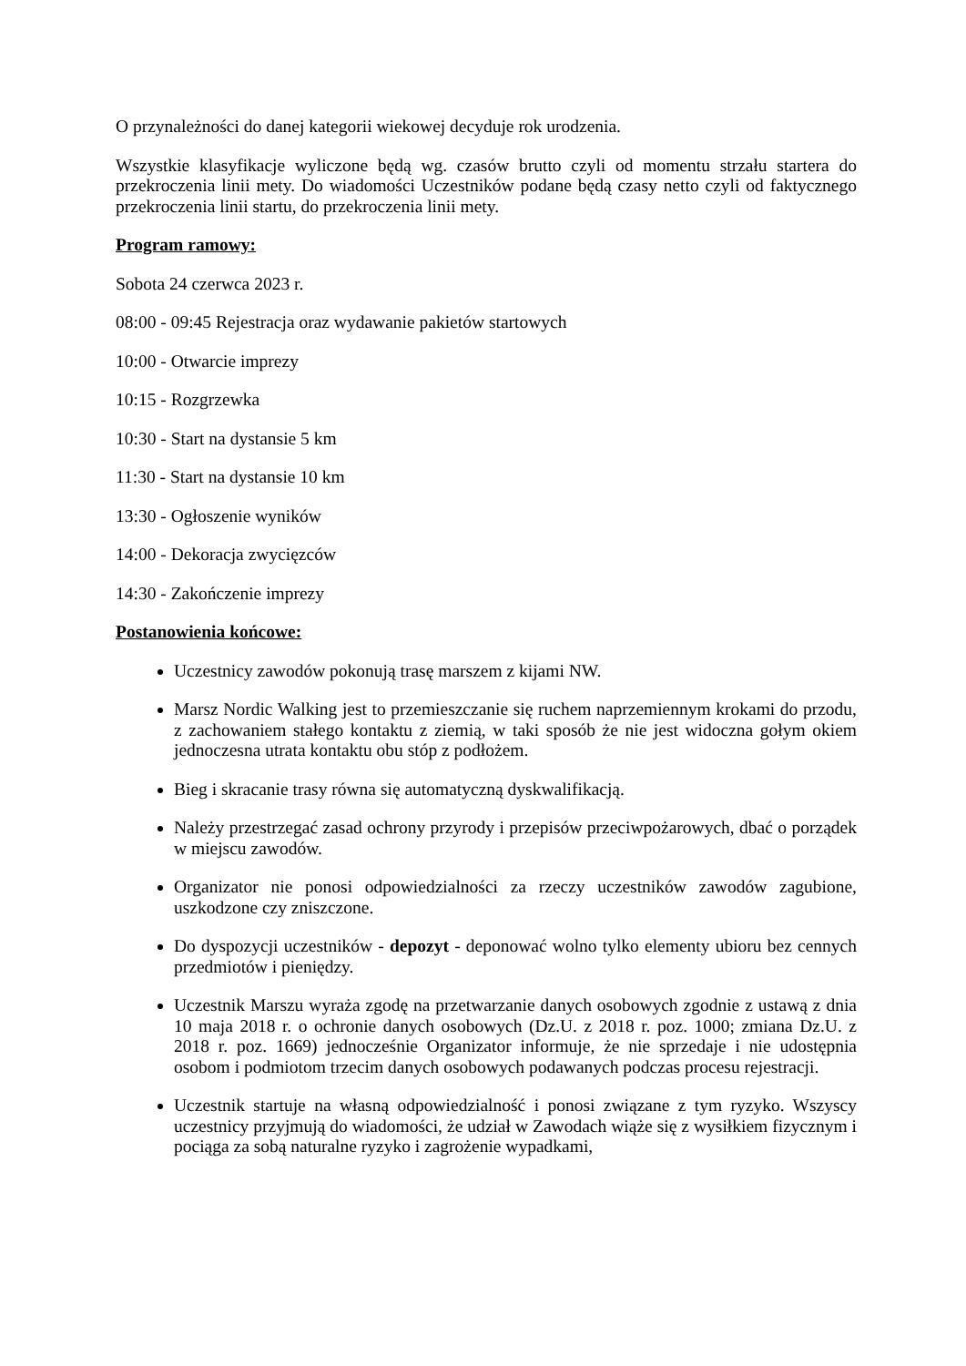O przynależności do danej kategorii wiekowej decyduje rok urodzenia.
Wszystkie klasyfikacje wyliczone będą wg. czasów brutto czyli od momentu strzału startera do przekroczenia linii mety. Do wiadomości Uczestników podane będą czasy netto czyli od faktycznego przekroczenia linii startu, do przekroczenia linii mety.
Program ramowy:
Sobota 24 czerwca 2023 r.
08:00 - 09:45 Rejestracja oraz wydawanie pakietów startowych
10:00 - Otwarcie imprezy
10:15 - Rozgrzewka
10:30 - Start na dystansie 5 km
11:30 - Start na dystansie 10 km
13:30 - Ogłoszenie wyników
14:00 - Dekoracja zwycięzców
14:30 - Zakończenie imprezy
Postanowienia końcowe:
Uczestnicy zawodów pokonują trasę marszem z kijami NW.
Marsz Nordic Walking jest to przemieszczanie się ruchem naprzemiennym krokami do przodu, z zachowaniem stałego kontaktu z ziemią, w taki sposób że nie jest widoczna gołym okiem jednoczesna utrata kontaktu obu stóp z podłożem.
Bieg i skracanie trasy równa się automatyczną dyskwalifikacją.
Należy przestrzegać zasad ochrony przyrody i przepisów przeciwpożarowych, dbać o porządek w miejscu zawodów.
Organizator nie ponosi odpowiedzialności za rzeczy uczestników zawodów zagubione, uszkodzone czy zniszczone.
Do dyspozycji uczestników - depozyt - deponować wolno tylko elementy ubioru bez cennych przedmiotów i pieniędzy.
Uczestnik Marszu wyraża zgodę na przetwarzanie danych osobowych zgodnie z ustawą z dnia 10 maja 2018 r. o ochronie danych osobowych (Dz.U. z 2018 r. poz. 1000; zmiana Dz.U. z 2018 r. poz. 1669) jednocześnie Organizator informuje, że nie sprzedaje i nie udostępnia osobom i podmiotom trzecim danych osobowych podawanych podczas procesu rejestracji.
Uczestnik startuje na własną odpowiedzialność i ponosi związane z tym ryzyko. Wszyscy uczestnicy przyjmują do wiadomości, że udział w Zawodach wiąże się z wysiłkiem fizycznym i pociąga za sobą naturalne ryzyko i zagrożenie wypadkami,